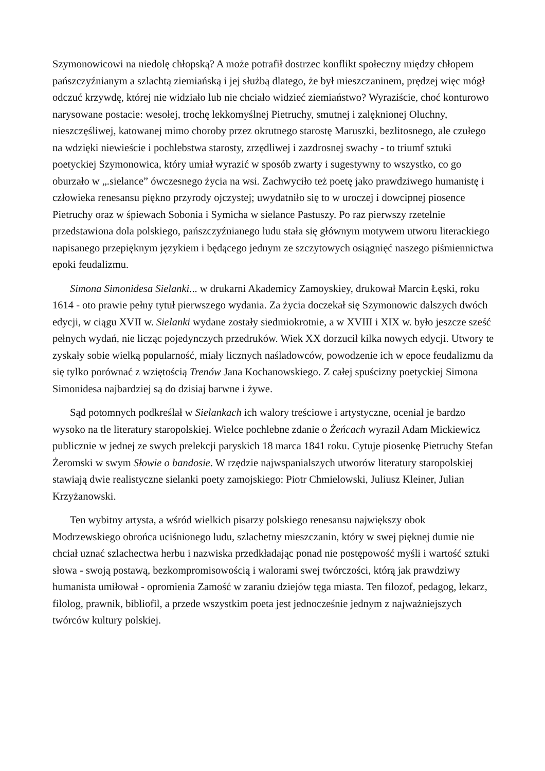Szymonowicowi na niedolę chłopską? A może potrafił dostrzec konflikt społeczny między chłopem pańszczyźnianym a szlachtą ziemiańską i jej służbą dlatego, że był mieszczaninem, prędzej więc mógł odczuć krzywdę, której nie widziało lub nie chciało widzieć ziemiaństwo? Wyraziście, choć konturowo narysowane postacie: wesołej, trochę lekkomyślnej Pietruchy, smutnej i zalęknionej Oluchny, nieszczęśliwej, katowanej mimo choroby przez okrutnego starostę Maruszki, bezlitosnego, ale czułego na wdzięki niewieście i pochlebstwa starosty, zrzędliwej i zazdrosnej swachy - to triumf sztuki poetyckiej Szymonowica, który umiał wyrazić w sposób zwarty i sugestywny to wszystko, co go oburzało w „.sielance” ówczesnego życia na wsi. Zachwyciło też poetę jako prawdziwego humanistę i człowieka renesansu piękno przyrody ojczystej; uwydatniło się to w uroczej i dowcipnej piosence Pietruchy oraz w śpiewach Sobonia i Symicha w sielance Pastuszy. Po raz pierwszy rzetelnie przedstawiona dola polskiego, pańszczyźnianego ludu stała się głównym motywem utworu literackiego napisanego przepięknym językiem i będącego jednym ze szczytowych osiągnięć naszego piśmiennictwa epoki feudalizmu.
Simona Simonidesa Sielanki... w drukarni Akademicy Zamoyskiey, drukował Marcin Łęski, roku 1614 - oto prawie pełny tytuł pierwszego wydania. Za życia doczekał się Szymonowic dalszych dwóch edycji, w ciągu XVII w. Sielanki wydane zostały siedmiokrotnie, a w XVIII i XIX w. było jeszcze sześć pełnych wydań, nie licząc pojedynczych przedruków. Wiek XX dorzucił kilka nowych edycji. Utwory te zyskały sobie wielką popularność, miały licznych naśladowców, powodzenie ich w epoce feudalizmu da się tylko porównać z wziętością Trenów Jana Kochanowskiego. Z całej spuścizny poetyckiej Simona Simonidesa najbardziej są do dzisiaj barwne i żywe.
Sąd potomnych podkreślał w Sielankach ich walory treściowe i artystyczne, oceniał je bardzo wysoko na tle literatury staropolskiej. Wielce pochlebne zdanie o Żeńcach wyraził Adam Mickiewicz publicznie w jednej ze swych prelekcji paryskich 18 marca 1841 roku. Cytuje piosenkę Pietruchy Stefan Żeromski w swym Słowie o bandosie. W rzędzie najwspanialszych utworów literatury staropolskiej stawiają dwie realistyczne sielanki poety zamojskiego: Piotr Chmielowski, Juliusz Kleiner, Julian Krzyżanowski.
Ten wybitny artysta, a wśród wielkich pisarzy polskiego renesansu największy obok Modrzewskiego obrońca uciśnionego ludu, szlachetny mieszczanin, który w swej pięknej dumie nie chciał uznać szlachectwa herbu i nazwiska przedkładając ponad nie postępowość myśli i wartość sztuki słowa - swoją postawą, bezkompromisowością i walorami swej twórczości, którą jak prawdziwy humanista umiłował - opromienia Zamość w zaraniu dziejów tęga miasta. Ten filozof, pedagog, lekarz, filolog, prawnik, bibliofil, a przede wszystkim poeta jest jednocześnie jednym z najważniejszych twórców kultury polskiej.